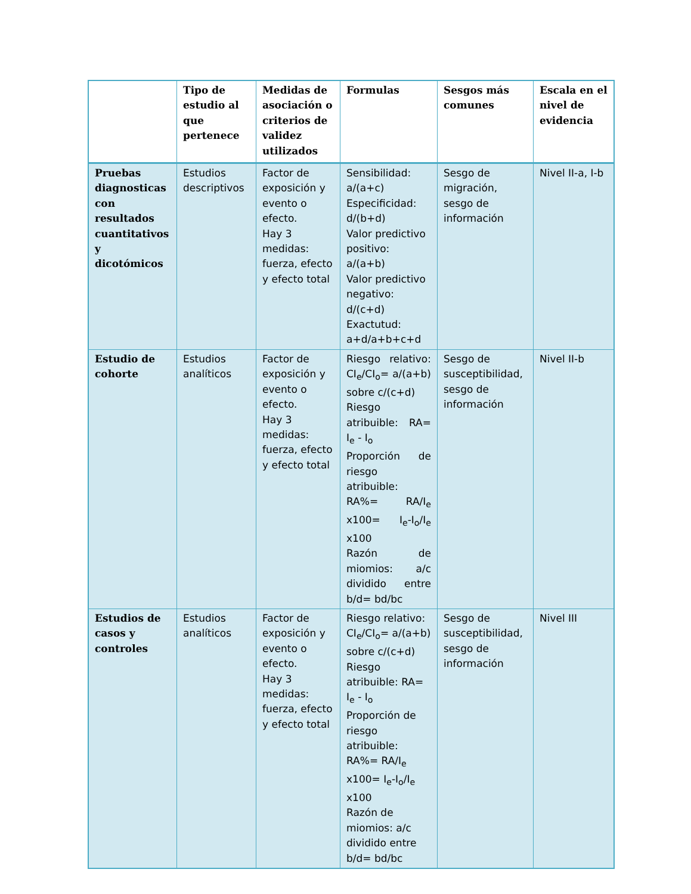| | Tipo de estudio al que pertenece | Medidas de asociación o criterios de validez utilizados | Formulas | Sesgos más comunes | Escala en el nivel de evidencia |
| --- | --- | --- | --- | --- | --- |
| Pruebas diagnosticas con resultados cuantitativos y dicotómicos | Estudios descriptivos | Factor de exposición y evento o efecto. Hay 3 medidas: fuerza, efecto y efecto total | Sensibilidad: a/(a+c) Especificidad: d/(b+d) Valor predictivo positivo: a/(a+b) Valor predictivo negativo: d/(c+d) Exactutud: a+d/a+b+c+d | Sesgo de migración, sesgo de información | Nivel II-a, I-b |
| Estudio de cohorte | Estudios analíticos | Factor de exposición y evento o efecto. Hay 3 medidas: fuerza, efecto y efecto total | Riesgo relativo: CI<sub>e</sub>/CI<sub>o</sub>= a/(a+b) sobre c/(c+d) Riesgo atribuible: RA= I<sub>e</sub> - I<sub>o</sub> Proporción de riesgo atribuible: RA%= RA/I<sub>e</sub> x100= I<sub>e</sub>-I<sub>o</sub>/I<sub>e</sub> x100 Razón de miomios: a/c dividido entre b/d= bd/bc | Sesgo de susceptibilidad, sesgo de información | Nivel II-b |
| Estudios de casos y controles | Estudios analíticos | Factor de exposición y evento o efecto. Hay 3 medidas: fuerza, efecto y efecto total | Riesgo relativo: CI<sub>e</sub>/CI<sub>o</sub>= a/(a+b) sobre c/(c+d) Riesgo atribuible: RA= I<sub>e</sub> - I<sub>o</sub> Proporción de riesgo atribuible: RA%= RA/I<sub>e</sub> x100= I<sub>e</sub>-I<sub>o</sub>/I<sub>e</sub> x100 Razón de miomios: a/c dividido entre b/d= bd/bc | Sesgo de susceptibilidad, sesgo de información | Nivel III |